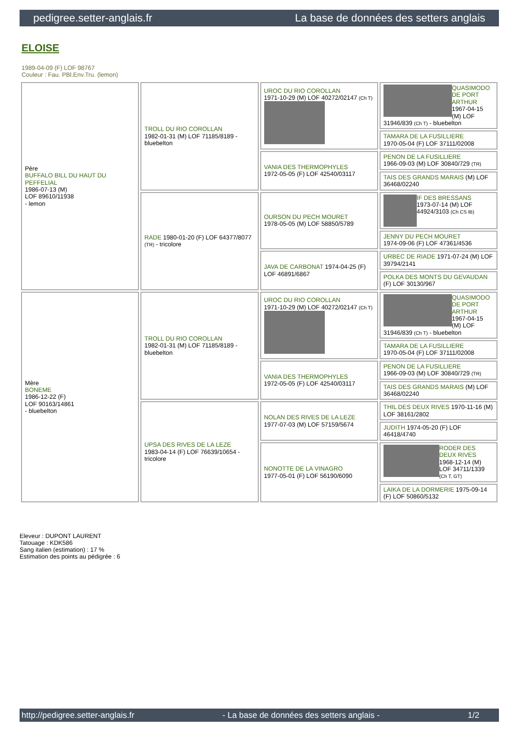pedigree.setter-anglais.fr La base de données des setters anglais
ELOISE
1989-04-09 (F) LOF 98767
Couleur : Fau. PBl.Env.Tru. (lemon)
| Père BUFFALO BILL DU HAUT DU PEFFELIAL 1986-07-13 (M) LOF 89610/11938 - lemon | TROLL DU RIO COROLLAN 1982-01-31 (M) LOF 71185/8189 - bluebelton | UROC DU RIO COROLLAN 1971-10-29 (M) LOF 40272/02147 (Ch T) | QUASIMODO DE PORT ARTHUR 1967-04-15 (M) LOF 31946/839 (Ch T) - bluebelton |
| | | | TAMARA DE LA FUSILLIERE 1970-05-04 (F) LOF 37111/02008 |
| | | VANIA DES THERMOPHYLES 1972-05-05 (F) LOF 42540/03117 | PENON DE LA FUSILLIERE 1966-09-03 (M) LOF 30840/729 (TR) |
| | | | TAIS DES GRANDS MARAIS (M) LOF 36468/02240 |
| | RADE 1980-01-20 (F) LOF 64377/8077 (TR) - tricolore | OURSON DU PECH MOURET 1978-05-05 (M) LOF 58850/5789 | IF DES BRESSANS 1973-07-14 (M) LOF 44924/3103 (Ch CS IB) |
| | | | JENNY DU PECH MOURET 1974-09-06 (F) LOF 47361/4536 |
| | | JAVA DE CARBONAT 1974-04-25 (F) LOF 46891/6867 | URBEC DE RIADE 1971-07-24 (M) LOF 39794/2141 |
| | | | POLKA DES MONTS DU GEVAUDAN (F) LOF 30130/967 |
| Mère BONEME 1986-12-22 (F) LOF 90163/14861 - bluebelton | TROLL DU RIO COROLLAN 1982-01-31 (M) LOF 71185/8189 - bluebelton | UROC DU RIO COROLLAN 1971-10-29 (M) LOF 40272/02147 (Ch T) | QUASIMODO DE PORT ARTHUR 1967-04-15 (M) LOF 31946/839 (Ch T) - bluebelton |
| | | | TAMARA DE LA FUSILLIERE 1970-05-04 (F) LOF 37111/02008 |
| | | VANIA DES THERMOPHYLES 1972-05-05 (F) LOF 42540/03117 | PENON DE LA FUSILLIERE 1966-09-03 (M) LOF 30840/729 (TR) |
| | | | TAIS DES GRANDS MARAIS (M) LOF 36468/02240 |
| | UPSA DES RIVES DE LA LEZE 1983-04-14 (F) LOF 76639/10654 - tricolore | NOLAN DES RIVES DE LA LEZE 1977-07-03 (M) LOF 57159/5674 | THIL DES DEUX RIVES 1970-11-16 (M) LOF 38161/2802 |
| | | | JUDITH 1974-05-20 (F) LOF 46418/4740 |
| | | NONOTTE DE LA VINAGRO 1977-05-01 (F) LOF 56190/6090 | RODER DES DEUX RIVES 1968-12-14 (M) LOF 34711/1339 (Ch T, GT) |
| | | | LAIKA DE LA DORMERIE 1975-09-14 (F) LOF 50860/5132 |
Eleveur : DUPONT LAURENT
Tatouage : KDK586
Sang italien (estimation) : 17 %
Estimation des points au pédigrée : 6
http://pedigree.setter-anglais.fr - La base de données des setters anglais - 1/2